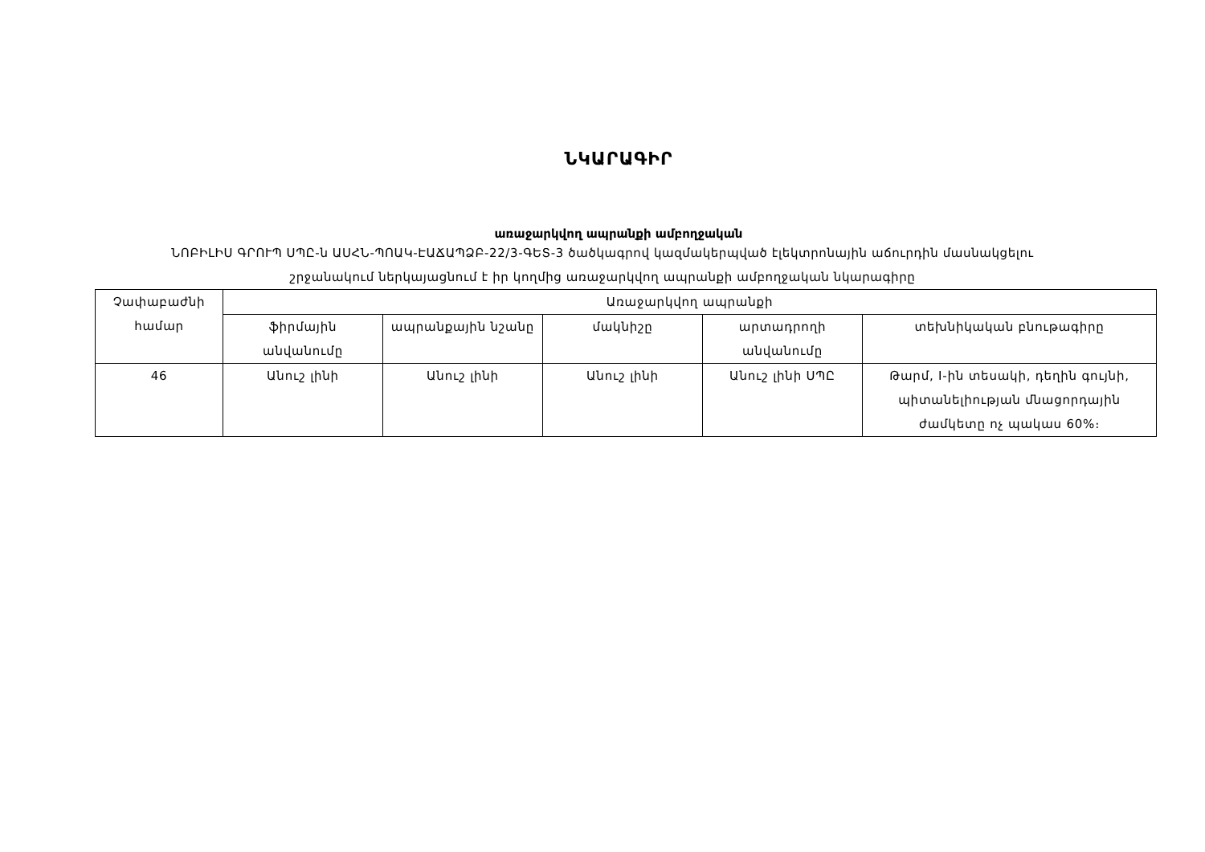ՆԿԱՐԱԳԻՐ
առաջարկվող ապրանքի ամբողջական
ՆՈԲԻԼԻՍ ԳՐՈՒՊ ՍՊԸ-ն ԱՍՀՆ-ՊՈԱԿ-ԷԱՃԱՊՁԲ-22/3-ԳԵՏ-3 ծածկագրով կազմակերպված էլեկտրոնային աճուրդին մասնակցելու
շրջանակում ներկայացնում է իր կողմից առաջարկվող ապրանքի ամբողջական նկարագիրը
| Չափաբաժնի համար | Առաջարկվող ապրանքի | | | | |
| --- | --- | --- | --- | --- | --- |
| | ֆիրմային անվանումը | ապրանքային նշանը | մակնիշը | արտադրողի անվանումը | տեխնիկական բնութագիրը |
| 46 | Անուշ լինի | Անուշ լինի | Անուշ լինի | Անուշ լինի ՍՊԸ | Թարմ, I-ին տեսակի, դեղին գույնի, պիտանելիության մնացորդային ժամկետը ոչ պակաս 60%։ |